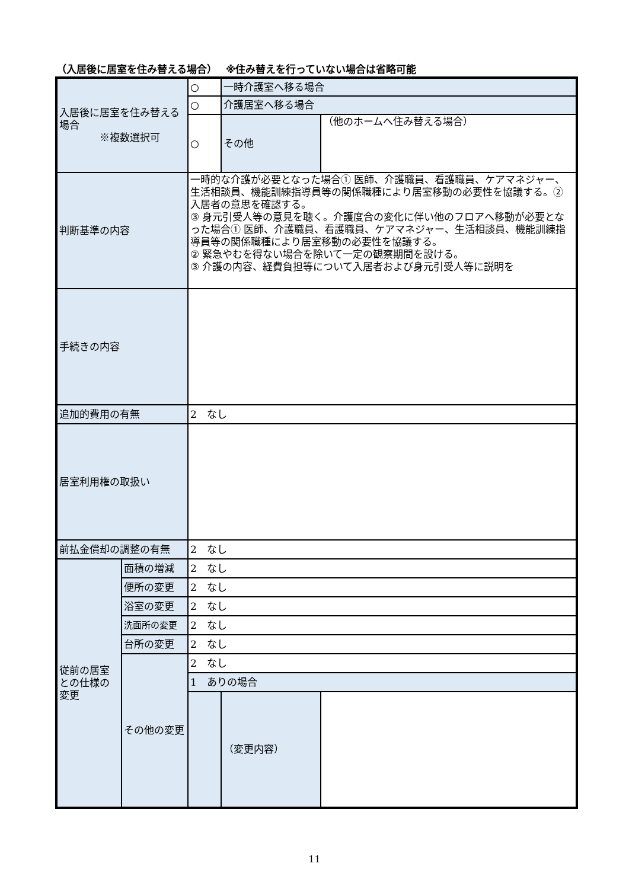（入居後に居室を住み替える場合）　 ※住み替えを行っていない場合は省略可能
| 入居後に居室を住み替える場合 ※複数選択可 | | ○ | 一時介護室へ移る場合 | |
| | | ○ | 介護居室へ移る場合 | |
| | | ○ | その他 | （他のホームへ住み替える場合） |
| 判断基準の内容 | | 一時的な介護が必要となった場合① 医師、介護職員、看護職員、ケアマネジャー、生活相談員、機能訓練指導員等の関係職種により居室移動の必要性を協議する。② 入居者の意思を確認する。 ③ 身元引受人等の意見を聴く。介護度合の変化に伴い他のフロアへ移動が必要となった場合① 医師、介護職員、看護職員、ケアマネジャー、生活相談員、機能訓練指導員等の関係職種により居室移動の必要性を協議する。 ② 緊急やむを得ない場合を除いて一定の観察期間を設ける。 ③ 介護の内容、経費負担等について入居者および身元引受人等に説明を | | |
| 手続きの内容 | | | | |
| 追加的費用の有無 | | 2 なし | | |
| 居室利用権の取扱い | | | | |
| 前払金償却の調整の有無 | | 2 なし | | |
| 従前の居室との仕様の変更 | 面積の増減 | 2 なし | | |
| | 便所の変更 | 2 なし | | |
| | 浴室の変更 | 2 なし | | |
| | 洗面所の変更 | 2 なし | | |
| | 台所の変更 | 2 なし | | |
| | その他の変更 | 2 なし | | |
| | | 1 ありの場合 | | |
| | | | （変更内容） | |
11